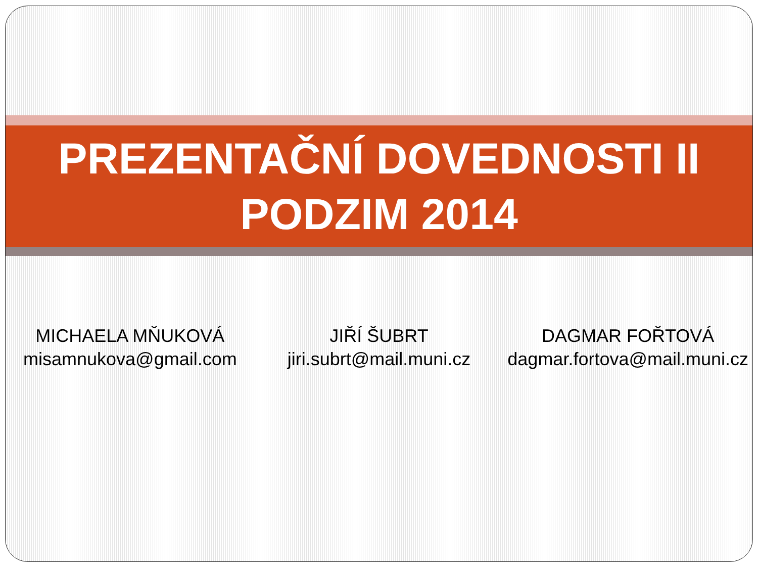PREZENTAČNÍ DOVEDNOSTI II
PODZIM 2014
MICHAELA MŇUKOVÁ
misamnukova@gmail.com
JIŘÍ ŠUBRT
jiri.subrt@mail.muni.cz
DAGMAR FOŘTOVÁ
dagmar.fortova@mail.muni.cz